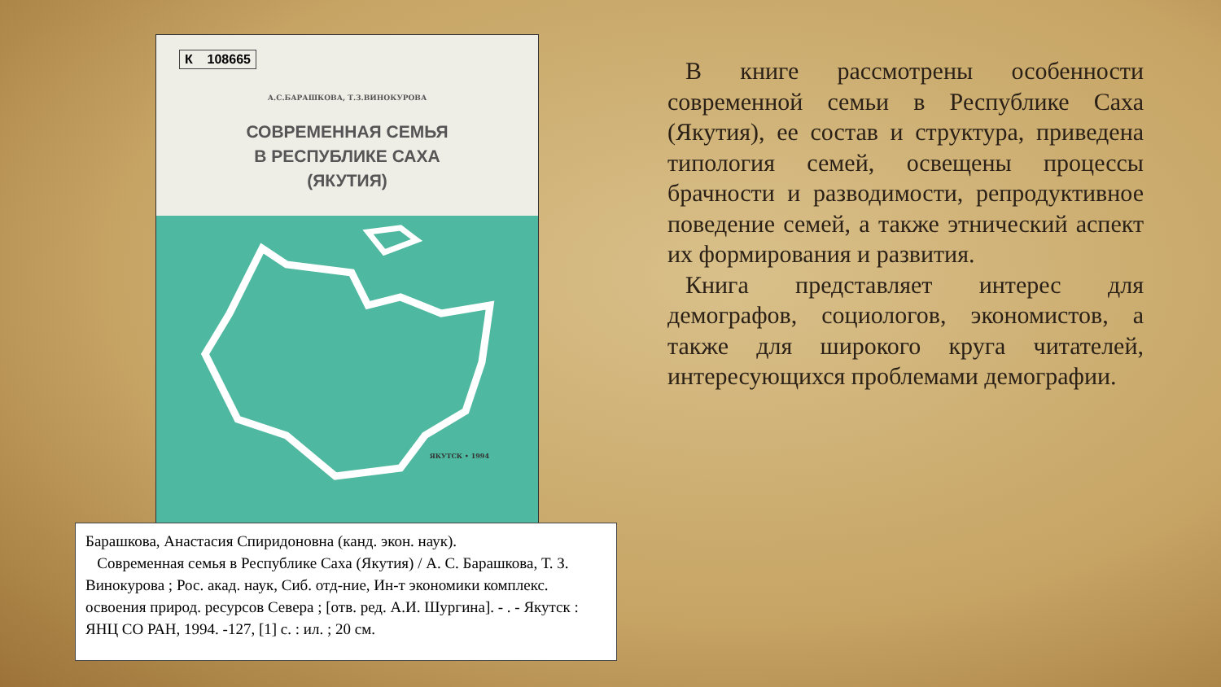К 108665
А.С.БАРАШКОВА, Т.З.ВИНОКУРОВА
СОВРЕМЕННАЯ СЕМЬЯ
В РЕСПУБЛИКЕ САХА
(ЯКУТИЯ)
ЯКУТСК • 1994
Барашкова, Анастасия Спиридоновна (канд. экон. наук).
Современная семья в Республике Саха (Якутия) / А. С. Барашкова, Т. З. Винокурова ; Рос. акад. наук, Сиб. отд-ние, Ин-т экономики комплекс. освоения природ. ресурсов Севера ; [отв. ред. А.И. Шургина]. - . - Якутск : ЯНЦ СО РАН, 1994. -127, [1] с. : ил. ; 20 см.
В книге рассмотрены особенности современной семьи в Республике Саха (Якутия), ее состав и структура, приведена типология семей, освещены процессы брачности и разводимости, репродуктивное поведение семей, а также этнический аспект их формирования и развития.
Книга представляет интерес для демографов, социологов, экономистов, а также для широкого круга читателей, интересующихся проблемами демографии.